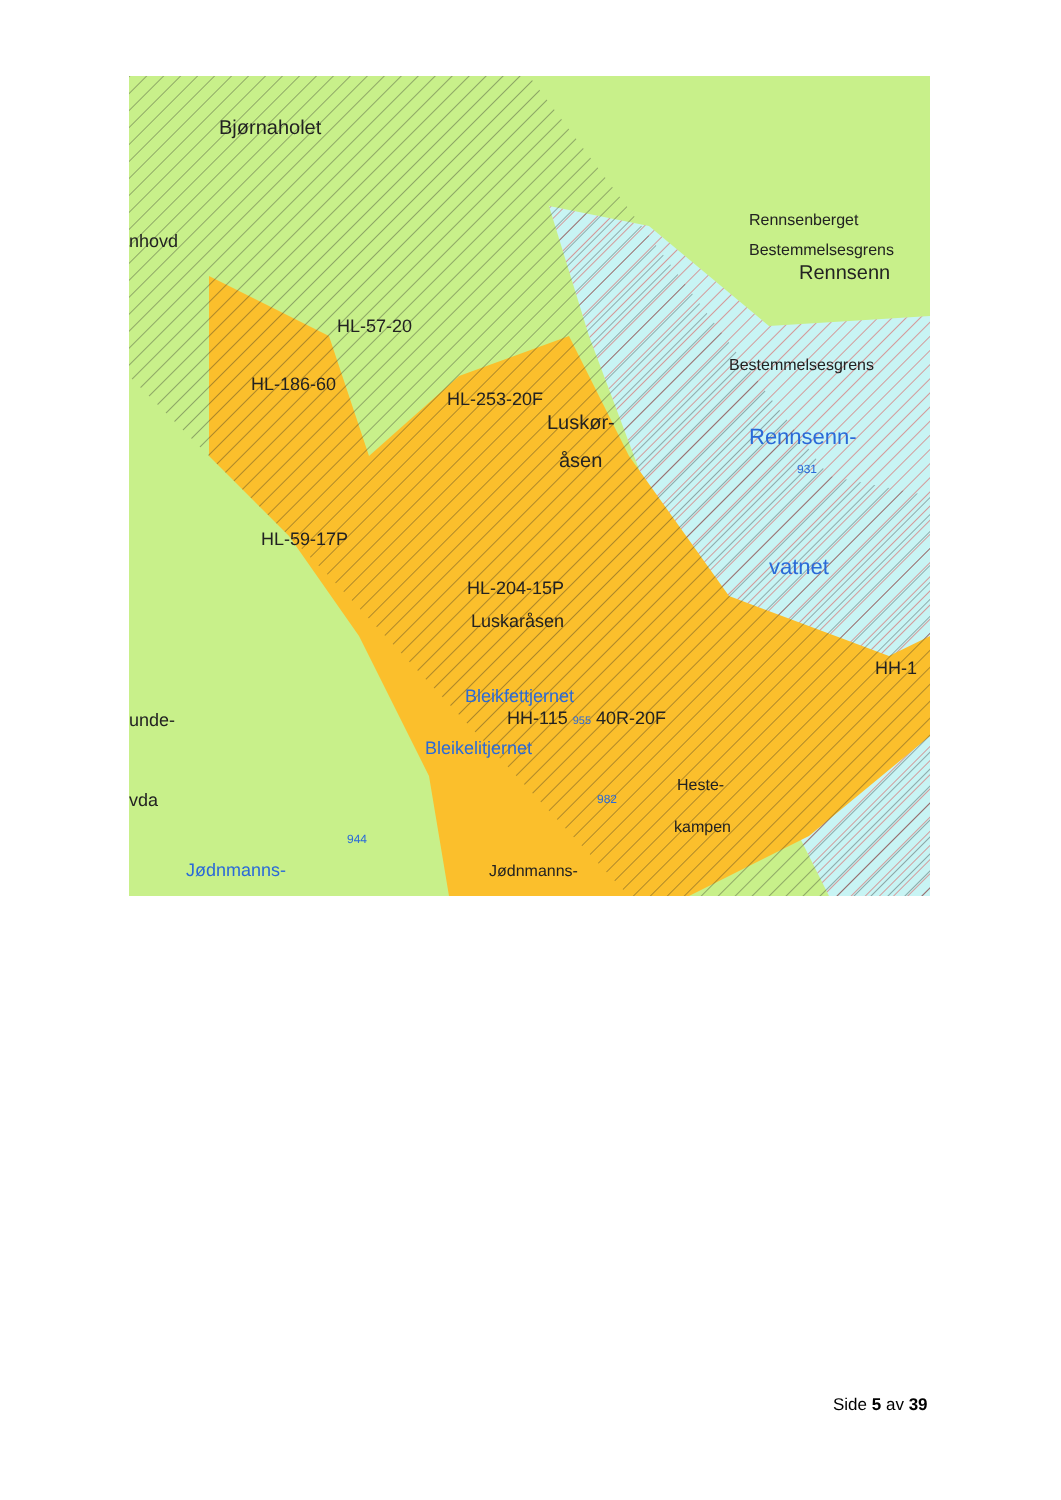Bjørnaholet
nhovd
Rennsenberget
Bestemmelsesgrens
Rennsenn
HL-57-20
Bestemmelsesgrens
HL-186-60
HL-253-20F
Luskør-
Rennsenn-
931
åsen
HL-59-17P
vatnet
HL-204-15P
Luskaråsen
HH-1
Bleikfettjernet
unde- HH-115 955 40R-20F
Bleikelitjernet
Heste-
vda 982
kampen
944
Jødnmanns- Jødnmanns-
Side 5 av 39